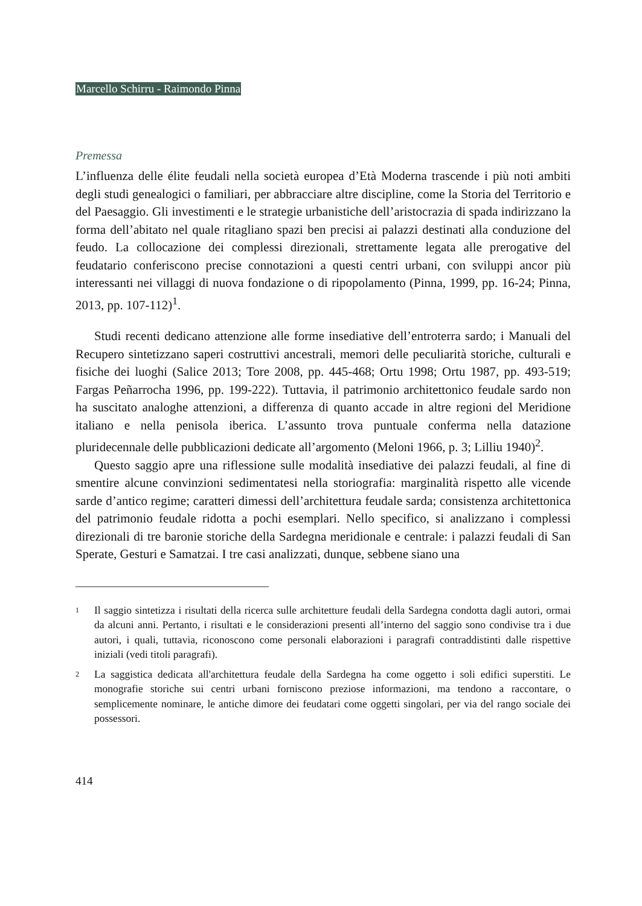Marcello Schirru - Raimondo Pinna
Premessa
L’influenza delle élite feudali nella società europea d’Età Moderna trascende i più noti ambiti degli studi genealogici o familiari, per abbracciare altre discipline, come la Storia del Territorio e del Paesaggio. Gli investimenti e le strategie urbanistiche dell’aristocrazia di spada indirizzano la forma dell’abitato nel quale ritagliano spazi ben precisi ai palazzi destinati alla conduzione del feudo. La collocazione dei complessi direzionali, strettamente legata alle prerogative del feudatario conferiscono precise connotazioni a questi centri urbani, con sviluppi ancor più interessanti nei villaggi di nuova fondazione o di ripopolamento (Pinna, 1999, pp. 16-24; Pinna, 2013, pp. 107-112)<sup>1</sup>.
Studi recenti dedicano attenzione alle forme insediative dell’entroterra sardo; i Manuali del Recupero sintetizzano saperi costruttivi ancestrali, memori delle peculiarità storiche, culturali e fisiche dei luoghi (Salice 2013; Tore 2008, pp. 445-468; Ortu 1998; Ortu 1987, pp. 493-519; Fargas Peñarrocha 1996, pp. 199-222). Tuttavia, il patrimonio architettonico feudale sardo non ha suscitato analoghe attenzioni, a differenza di quanto accade in altre regioni del Meridione italiano e nella penisola iberica. L’assunto trova puntuale conferma nella datazione pluridecennale delle pubblicazioni dedicate all’argomento (Meloni 1966, p. 3; Lilliu 1940)<sup>2</sup>.
Questo saggio apre una riflessione sulle modalità insediative dei palazzi feudali, al fine di smentire alcune convinzioni sedimentatesi nella storiografia: marginalità rispetto alle vicende sarde d’antico regime; caratteri dimessi dell’architettura feudale sarda; consistenza architettonica del patrimonio feudale ridotta a pochi esemplari. Nello specifico, si analizzano i complessi direzionali di tre baronie storiche della Sardegna meridionale e centrale: i palazzi feudali di San Sperate, Gesturi e Samatzai. I tre casi analizzati, dunque, sebbene siano una
1
Il saggio sintetizza i risultati della ricerca sulle architetture feudali della Sardegna condotta dagli autori, ormai da alcuni anni. Pertanto, i risultati e le considerazioni presenti all’interno del saggio sono condivise tra i due autori, i quali, tuttavia, riconoscono come personali elaborazioni i paragrafi contraddistinti dalle rispettive iniziali (vedi titoli paragrafi).
2
La saggistica dedicata all'architettura feudale della Sardegna ha come oggetto i soli edifici superstiti. Le monografie storiche sui centri urbani forniscono preziose informazioni, ma tendono a raccontare, o semplicemente nominare, le antiche dimore dei feudatari come oggetti singolari, per via del rango sociale dei possessori.
414